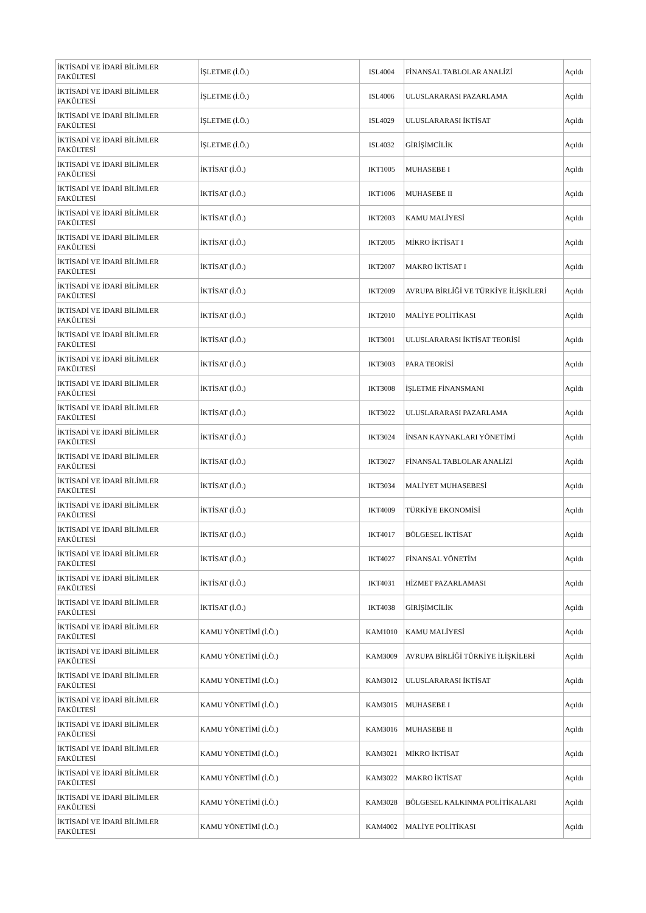| İKTİSADİ VE İDARİ BİLİMLER FAKÜLTESİ | İŞLETME (İ.Ö.) | ISL4004 | FİNANSAL TABLOLAR ANALİZİ | Açıldı |
| İKTİSADİ VE İDARİ BİLİMLER FAKÜLTESİ | İŞLETME (İ.Ö.) | ISL4006 | ULUSLARARASI PAZARLAMA | Açıldı |
| İKTİSADİ VE İDARİ BİLİMLER FAKÜLTESİ | İŞLETME (İ.Ö.) | ISL4029 | ULUSLARARASI İKTİSAT | Açıldı |
| İKTİSADİ VE İDARİ BİLİMLER FAKÜLTESİ | İŞLETME (İ.Ö.) | ISL4032 | GİRİŞİMCİLİK | Açıldı |
| İKTİSADİ VE İDARİ BİLİMLER FAKÜLTESİ | İKTİSAT (İ.Ö.) | IKT1005 | MUHASEBE I | Açıldı |
| İKTİSADİ VE İDARİ BİLİMLER FAKÜLTESİ | İKTİSAT (İ.Ö.) | IKT1006 | MUHASEBE II | Açıldı |
| İKTİSADİ VE İDARİ BİLİMLER FAKÜLTESİ | İKTİSAT (İ.Ö.) | IKT2003 | KAMU MALİYESİ | Açıldı |
| İKTİSADİ VE İDARİ BİLİMLER FAKÜLTESİ | İKTİSAT (İ.Ö.) | IKT2005 | MİKRO İKTİSAT I | Açıldı |
| İKTİSADİ VE İDARİ BİLİMLER FAKÜLTESİ | İKTİSAT (İ.Ö.) | IKT2007 | MAKRO İKTİSAT I | Açıldı |
| İKTİSADİ VE İDARİ BİLİMLER FAKÜLTESİ | İKTİSAT (İ.Ö.) | IKT2009 | AVRUPA BİRLİĞİ VE TÜRKİYE İLİŞKİLERİ | Açıldı |
| İKTİSADİ VE İDARİ BİLİMLER FAKÜLTESİ | İKTİSAT (İ.Ö.) | IKT2010 | MALİYE POLİTİKASI | Açıldı |
| İKTİSADİ VE İDARİ BİLİMLER FAKÜLTESİ | İKTİSAT (İ.Ö.) | IKT3001 | ULUSLARARASI İKTİSAT TEORİSİ | Açıldı |
| İKTİSADİ VE İDARİ BİLİMLER FAKÜLTESİ | İKTİSAT (İ.Ö.) | IKT3003 | PARA TEORİSİ | Açıldı |
| İKTİSADİ VE İDARİ BİLİMLER FAKÜLTESİ | İKTİSAT (İ.Ö.) | IKT3008 | İŞLETME FİNANSMANI | Açıldı |
| İKTİSADİ VE İDARİ BİLİMLER FAKÜLTESİ | İKTİSAT (İ.Ö.) | IKT3022 | ULUSLARARASI PAZARLAMA | Açıldı |
| İKTİSADİ VE İDARİ BİLİMLER FAKÜLTESİ | İKTİSAT (İ.Ö.) | IKT3024 | İNSAN KAYNAKLARI YÖNETİMİ | Açıldı |
| İKTİSADİ VE İDARİ BİLİMLER FAKÜLTESİ | İKTİSAT (İ.Ö.) | IKT3027 | FİNANSAL TABLOLAR ANALİZİ | Açıldı |
| İKTİSADİ VE İDARİ BİLİMLER FAKÜLTESİ | İKTİSAT (İ.Ö.) | IKT3034 | MALİYET MUHASEBESİ | Açıldı |
| İKTİSADİ VE İDARİ BİLİMLER FAKÜLTESİ | İKTİSAT (İ.Ö.) | IKT4009 | TÜRKİYE EKONOMİSİ | Açıldı |
| İKTİSADİ VE İDARİ BİLİMLER FAKÜLTESİ | İKTİSAT (İ.Ö.) | IKT4017 | BÖLGESEL İKTİSAT | Açıldı |
| İKTİSADİ VE İDARİ BİLİMLER FAKÜLTESİ | İKTİSAT (İ.Ö.) | IKT4027 | FİNANSAL YÖNETİM | Açıldı |
| İKTİSADİ VE İDARİ BİLİMLER FAKÜLTESİ | İKTİSAT (İ.Ö.) | IKT4031 | HİZMET PAZARLAMASI | Açıldı |
| İKTİSADİ VE İDARİ BİLİMLER FAKÜLTESİ | İKTİSAT (İ.Ö.) | IKT4038 | GİRİŞİMCİLİK | Açıldı |
| İKTİSADİ VE İDARİ BİLİMLER FAKÜLTESİ | KAMU YÖNETİMİ (İ.Ö.) | KAM1010 | KAMU MALİYESİ | Açıldı |
| İKTİSADİ VE İDARİ BİLİMLER FAKÜLTESİ | KAMU YÖNETİMİ (İ.Ö.) | KAM3009 | AVRUPA BİRLİĞİ TÜRKİYE İLİŞKİLERİ | Açıldı |
| İKTİSADİ VE İDARİ BİLİMLER FAKÜLTESİ | KAMU YÖNETİMİ (İ.Ö.) | KAM3012 | ULUSLARARASI İKTİSAT | Açıldı |
| İKTİSADİ VE İDARİ BİLİMLER FAKÜLTESİ | KAMU YÖNETİMİ (İ.Ö.) | KAM3015 | MUHASEBE I | Açıldı |
| İKTİSADİ VE İDARİ BİLİMLER FAKÜLTESİ | KAMU YÖNETİMİ (İ.Ö.) | KAM3016 | MUHASEBE II | Açıldı |
| İKTİSADİ VE İDARİ BİLİMLER FAKÜLTESİ | KAMU YÖNETİMİ (İ.Ö.) | KAM3021 | MİKRO İKTİSAT | Açıldı |
| İKTİSADİ VE İDARİ BİLİMLER FAKÜLTESİ | KAMU YÖNETİMİ (İ.Ö.) | KAM3022 | MAKRO İKTİSAT | Açıldı |
| İKTİSADİ VE İDARİ BİLİMLER FAKÜLTESİ | KAMU YÖNETİMİ (İ.Ö.) | KAM3028 | BÖLGESEL KALKINMA POLİTİKALARI | Açıldı |
| İKTİSADİ VE İDARİ BİLİMLER FAKÜLTESİ | KAMU YÖNETİMİ (İ.Ö.) | KAM4002 | MALİYE POLİTİKASI | Açıldı |